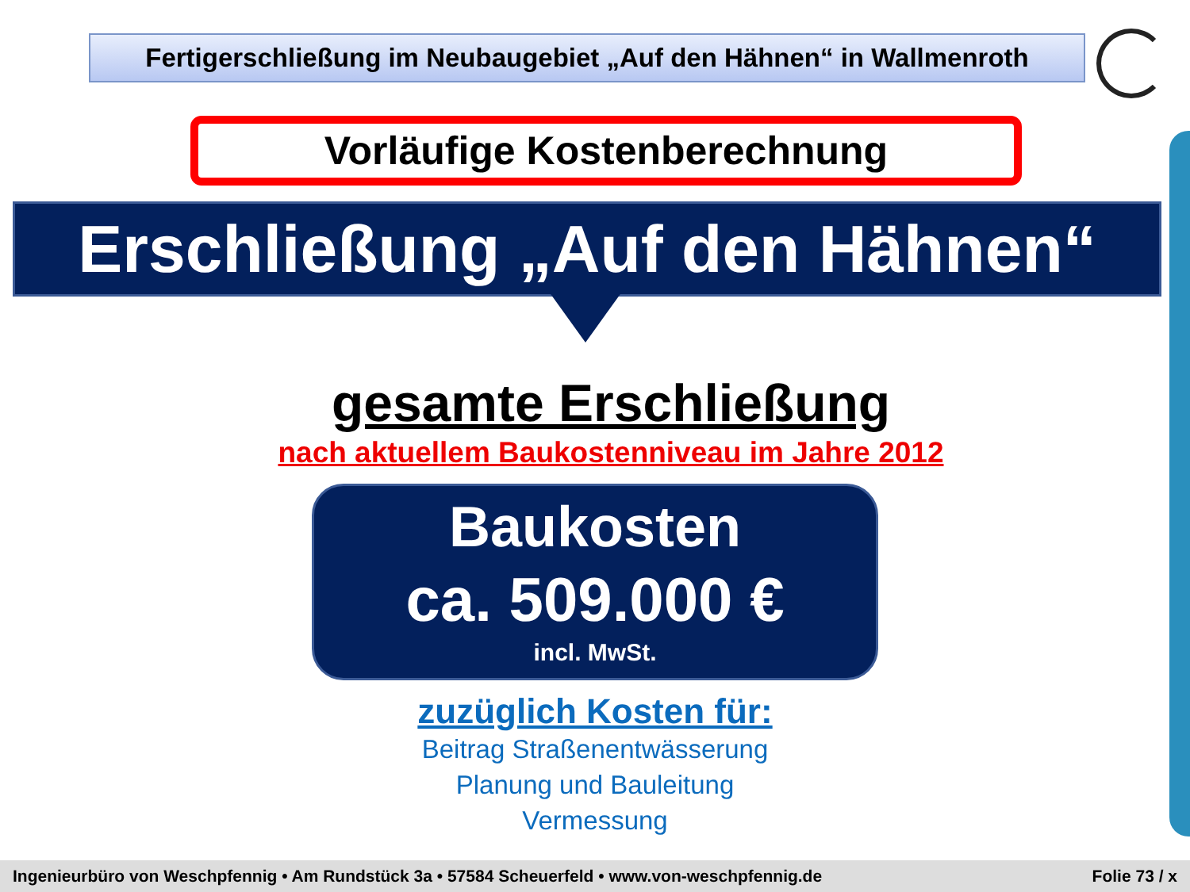Fertigerschließung im Neubaugebiet „Auf den Hähnen“ in Wallmenroth
Vorläufige Kostenberechnung
Erschließung „Auf den Hähnen“
gesamte Erschließung
nach aktuellem Baukostenniveau im Jahre 2012
Baukosten
ca. 509.000 €
incl. MwSt.
zuzüglich Kosten für:
Beitrag Straßenentwässerung
Planung und Bauleitung
Vermessung
Ingenieurbüro von Weschpfennig • Am Rundstück 3a • 57584 Scheuerfeld • www.von-weschpfennig.de Folie 73 / x